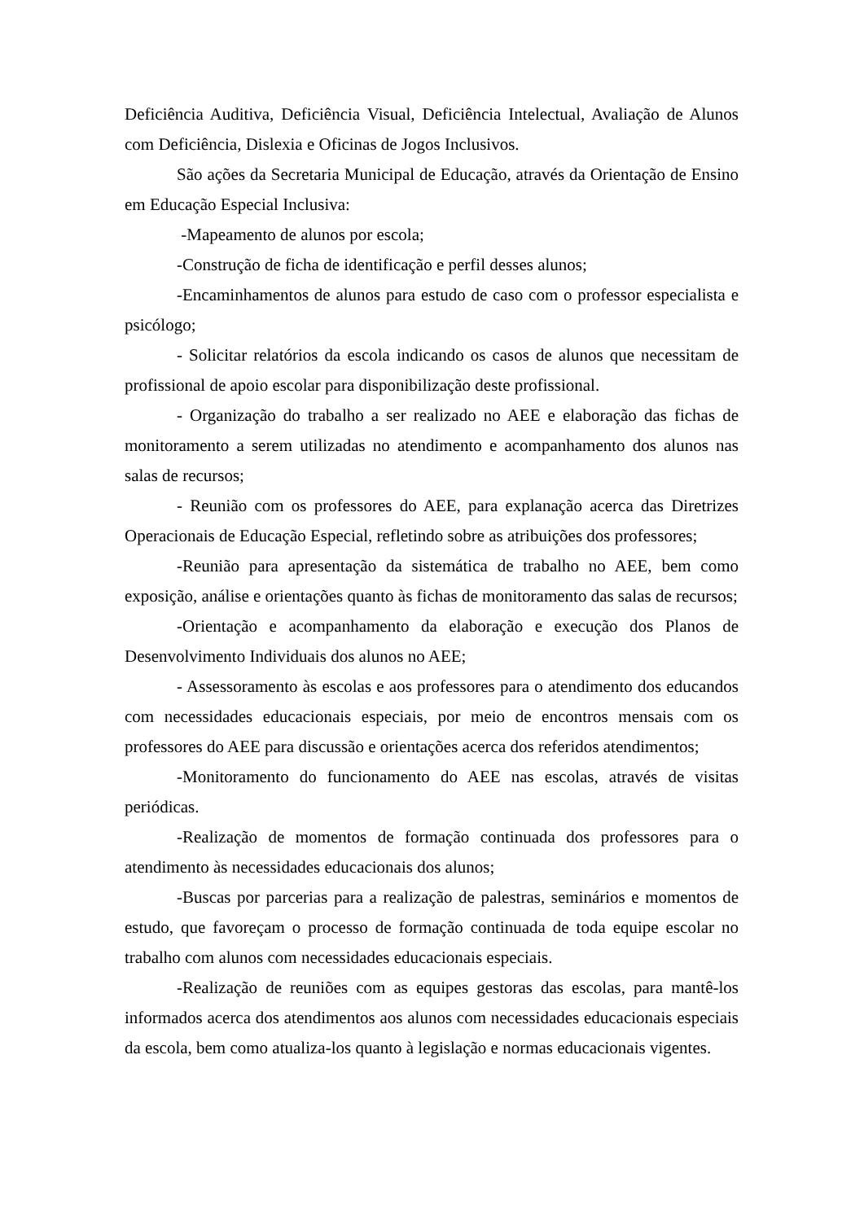Deficiência Auditiva, Deficiência Visual, Deficiência Intelectual, Avaliação de Alunos com Deficiência, Dislexia e Oficinas de Jogos Inclusivos.
São ações da Secretaria Municipal de Educação, através da Orientação de Ensino em Educação Especial Inclusiva:
-Mapeamento de alunos por escola;
-Construção de ficha de identificação e perfil desses alunos;
-Encaminhamentos de alunos para estudo de caso com o professor especialista e psicólogo;
- Solicitar relatórios da escola indicando os casos de alunos que necessitam de profissional de apoio escolar para disponibilização deste profissional.
- Organização do trabalho a ser realizado no AEE e elaboração das fichas de monitoramento a serem utilizadas no atendimento e acompanhamento dos alunos nas salas de recursos;
- Reunião com os professores do AEE, para explanação acerca das Diretrizes Operacionais de Educação Especial, refletindo sobre as atribuições dos professores;
-Reunião para apresentação da sistemática de trabalho no AEE, bem como exposição, análise e orientações quanto às fichas de monitoramento das salas de recursos;
-Orientação e acompanhamento da elaboração e execução dos Planos de Desenvolvimento Individuais dos alunos no AEE;
- Assessoramento às escolas e aos professores para o atendimento dos educandos com necessidades educacionais especiais, por meio de encontros mensais com os professores do AEE para discussão e orientações acerca dos referidos atendimentos;
-Monitoramento do funcionamento do AEE nas escolas, através de visitas periódicas.
-Realização de momentos de formação continuada dos professores para o atendimento às necessidades educacionais dos alunos;
-Buscas por parcerias para a realização de palestras, seminários e momentos de estudo, que favoreçam o processo de formação continuada de toda equipe escolar no trabalho com alunos com necessidades educacionais especiais.
-Realização de reuniões com as equipes gestoras das escolas, para mantê-los informados acerca dos atendimentos aos alunos com necessidades educacionais especiais da escola, bem como atualiza-los quanto à legislação e normas educacionais vigentes.